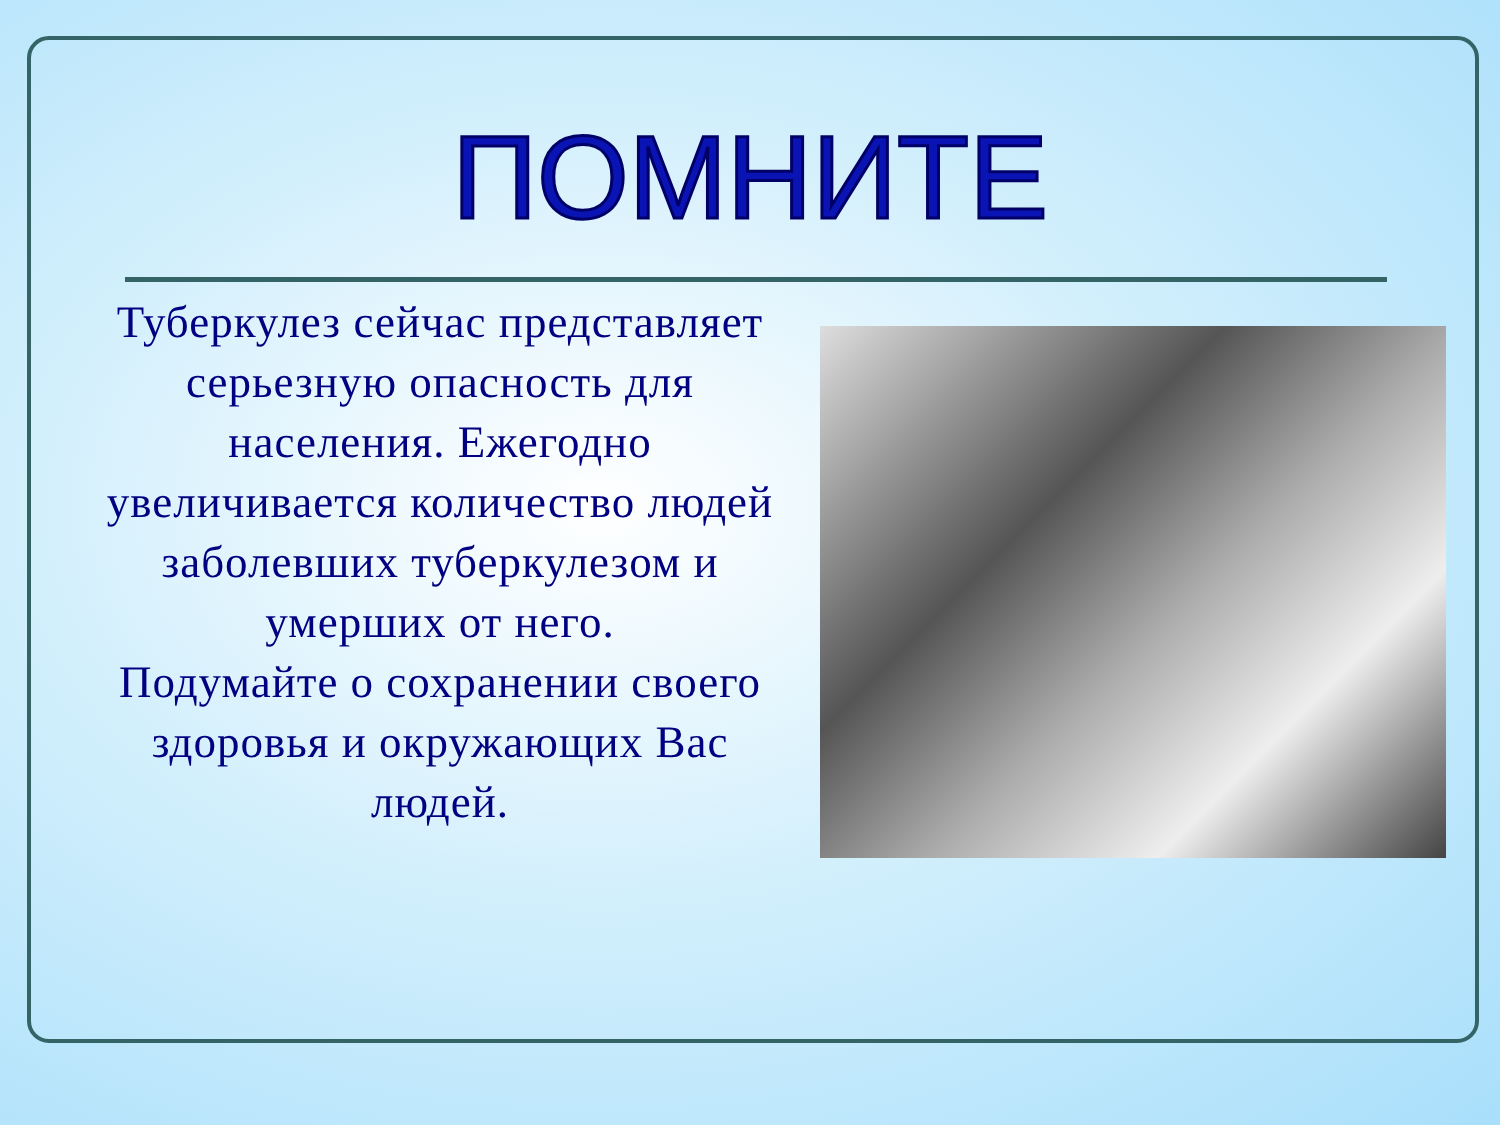ПОМНИТЕ
Туберкулез сейчас представляет серьезную опасность для населения. Ежегодно увеличивается количество людей заболевших туберкулезом и умерших от него.
Подумайте о сохранении своего здоровья и окружающих Вас людей.